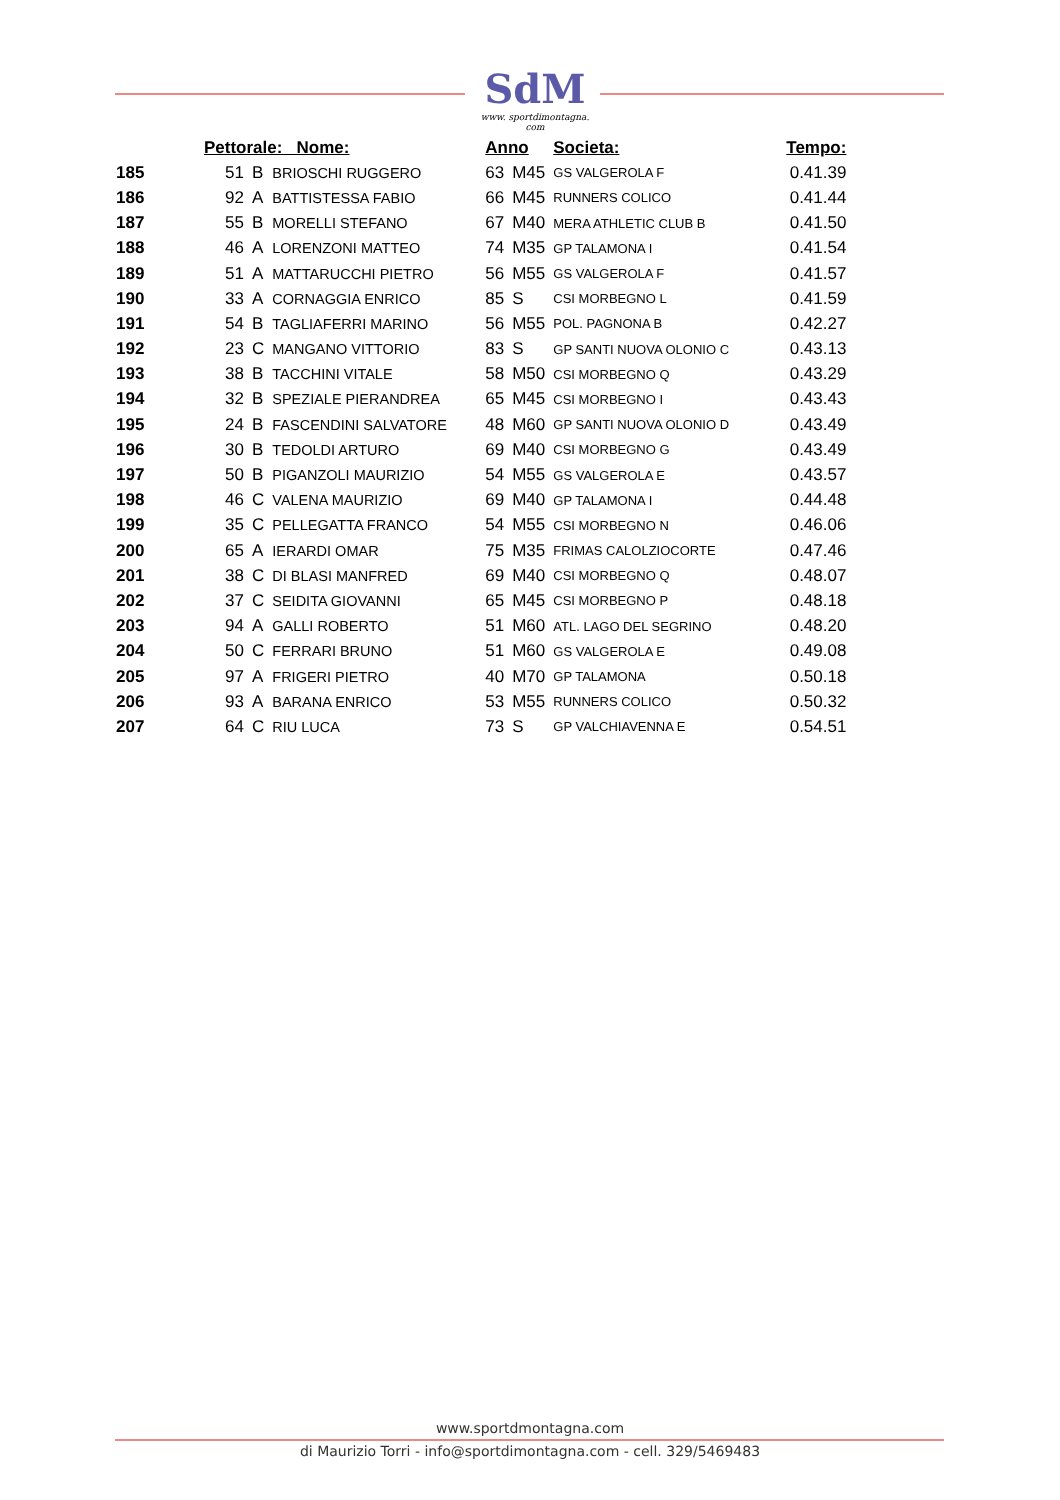SdM
www. sportdimontagna. com
| | Pettorale: Nome: | | | Anno | | Societa: | Tempo: |
| --- | --- | --- | --- | --- | --- | --- | --- |
| 185 | 51 | B | BRIOSCHI RUGGERO | 63 | M45 | GS VALGEROLA F | 0.41.39 |
| 186 | 92 | A | BATTISTESSA FABIO | 66 | M45 | RUNNERS COLICO | 0.41.44 |
| 187 | 55 | B | MORELLI STEFANO | 67 | M40 | MERA ATHLETIC CLUB B | 0.41.50 |
| 188 | 46 | A | LORENZONI MATTEO | 74 | M35 | GP TALAMONA I | 0.41.54 |
| 189 | 51 | A | MATTARUCCHI PIETRO | 56 | M55 | GS VALGEROLA F | 0.41.57 |
| 190 | 33 | A | CORNAGGIA ENRICO | 85 | S | CSI MORBEGNO L | 0.41.59 |
| 191 | 54 | B | TAGLIAFERRI MARINO | 56 | M55 | POL. PAGNONA B | 0.42.27 |
| 192 | 23 | C | MANGANO VITTORIO | 83 | S | GP SANTI NUOVA OLONIO C | 0.43.13 |
| 193 | 38 | B | TACCHINI VITALE | 58 | M50 | CSI MORBEGNO Q | 0.43.29 |
| 194 | 32 | B | SPEZIALE PIERANDREA | 65 | M45 | CSI MORBEGNO I | 0.43.43 |
| 195 | 24 | B | FASCENDINI SALVATORE | 48 | M60 | GP SANTI NUOVA OLONIO D | 0.43.49 |
| 196 | 30 | B | TEDOLDI ARTURO | 69 | M40 | CSI MORBEGNO G | 0.43.49 |
| 197 | 50 | B | PIGANZOLI MAURIZIO | 54 | M55 | GS VALGEROLA E | 0.43.57 |
| 198 | 46 | C | VALENA MAURIZIO | 69 | M40 | GP TALAMONA I | 0.44.48 |
| 199 | 35 | C | PELLEGATTA FRANCO | 54 | M55 | CSI MORBEGNO N | 0.46.06 |
| 200 | 65 | A | IERARDI OMAR | 75 | M35 | FRIMAS CALOLZIOCORTE | 0.47.46 |
| 201 | 38 | C | DI BLASI MANFRED | 69 | M40 | CSI MORBEGNO Q | 0.48.07 |
| 202 | 37 | C | SEIDITA GIOVANNI | 65 | M45 | CSI MORBEGNO P | 0.48.18 |
| 203 | 94 | A | GALLI ROBERTO | 51 | M60 | ATL. LAGO DEL SEGRINO | 0.48.20 |
| 204 | 50 | C | FERRARI BRUNO | 51 | M60 | GS VALGEROLA E | 0.49.08 |
| 205 | 97 | A | FRIGERI PIETRO | 40 | M70 | GP TALAMONA | 0.50.18 |
| 206 | 93 | A | BARANA ENRICO | 53 | M55 | RUNNERS COLICO | 0.50.32 |
| 207 | 64 | C | RIU LUCA | 73 | S | GP VALCHIAVENNA E | 0.54.51 |
www.sportdmontagna.com
di Maurizio Torri - info@sportdimontagna.com - cell. 329/5469483